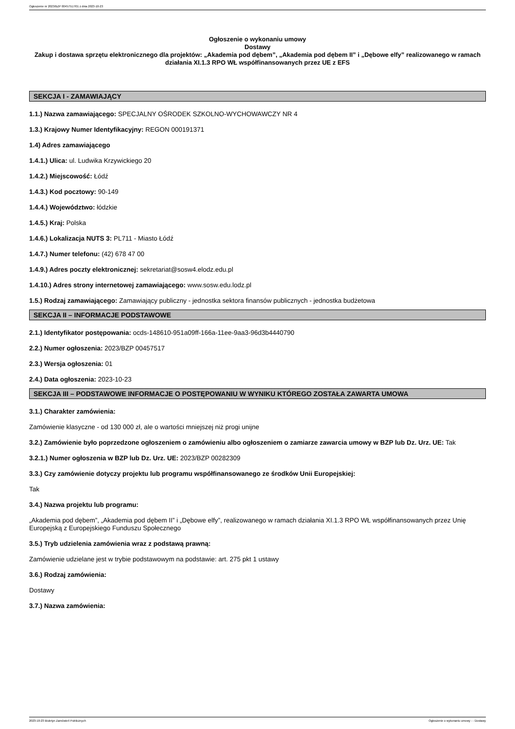Ogłoszenie nr 2023/BZP 00457517/01 z dnia 2023-10-23
Ogłoszenie o wykonaniu umowy
Dostawy
Zakup i dostawa sprzętu elektronicznego dla projektów: „Akademia pod dębem”, „Akademia pod dębem II” i „Dębowe elfy” realizowanego w ramach działania XI.1.3 RPO WŁ współfinansowanych przez UE z EFS
SEKCJA I - ZAMAWIAJĄCY
1.1.) Nazwa zamawiającego: SPECJALNY OŚRODEK SZKOLNO-WYCHOWAWCZY NR 4
1.3.) Krajowy Numer Identyfikacyjny: REGON 000191371
1.4) Adres zamawiającego
1.4.1.) Ulica: ul. Ludwika Krzywickiego 20
1.4.2.) Miejscowość: Łódź
1.4.3.) Kod pocztowy: 90-149
1.4.4.) Województwo: łódzkie
1.4.5.) Kraj: Polska
1.4.6.) Lokalizacja NUTS 3: PL711 - Miasto Łódź
1.4.7.) Numer telefonu: (42) 678 47 00
1.4.9.) Adres poczty elektronicznej: sekretariat@sosw4.elodz.edu.pl
1.4.10.) Adres strony internetowej zamawiającego: www.sosw.edu.lodz.pl
1.5.) Rodzaj zamawiającego: Zamawiający publiczny - jednostka sektora finansów publicznych - jednostka budżetowa
SEKCJA II – INFORMACJE PODSTAWOWE
2.1.) Identyfikator postępowania: ocds-148610-951a09ff-166a-11ee-9aa3-96d3b4440790
2.2.) Numer ogłoszenia: 2023/BZP 00457517
2.3.) Wersja ogłoszenia: 01
2.4.) Data ogłoszenia: 2023-10-23
SEKCJA III – PODSTAWOWE INFORMACJE O POSTĘPOWANIU W WYNIKU KTÓREGO ZOSTAŁA ZAWARTA UMOWA
3.1.) Charakter zamówienia:
Zamówienie klasyczne - od 130 000 zł, ale o wartości mniejszej niż progi unijne
3.2.) Zamówienie było poprzedzone ogłoszeniem o zamówieniu albo ogłoszeniem o zamiarze zawarcia umowy w BZP lub Dz. Urz. UE: Tak
3.2.1.) Numer ogłoszenia w BZP lub Dz. Urz. UE: 2023/BZP 00282309
3.3.) Czy zamówienie dotyczy projektu lub programu współfinansowanego ze środków Unii Europejskiej:
Tak
3.4.) Nazwa projektu lub programu:
„Akademia pod dębem”, „Akademia pod dębem II” i „Dębowe elfy”, realizowanego w ramach działania XI.1.3 RPO WŁ współfinansowanych przez Unię Europejską z Europejskiego Funduszu Społecznego
3.5.) Tryb udzielenia zamówienia wraz z podstawą prawną:
Zamówienie udzielane jest w trybie podstawowym na podstawie: art. 275 pkt 1 ustawy
3.6.) Rodzaj zamówienia:
Dostawy
3.7.) Nazwa zamówienia:
2023-10-23 Biuletyn Zamówień Publicznych Ogłoszenie o wykonaniu umowy - - Dostawy